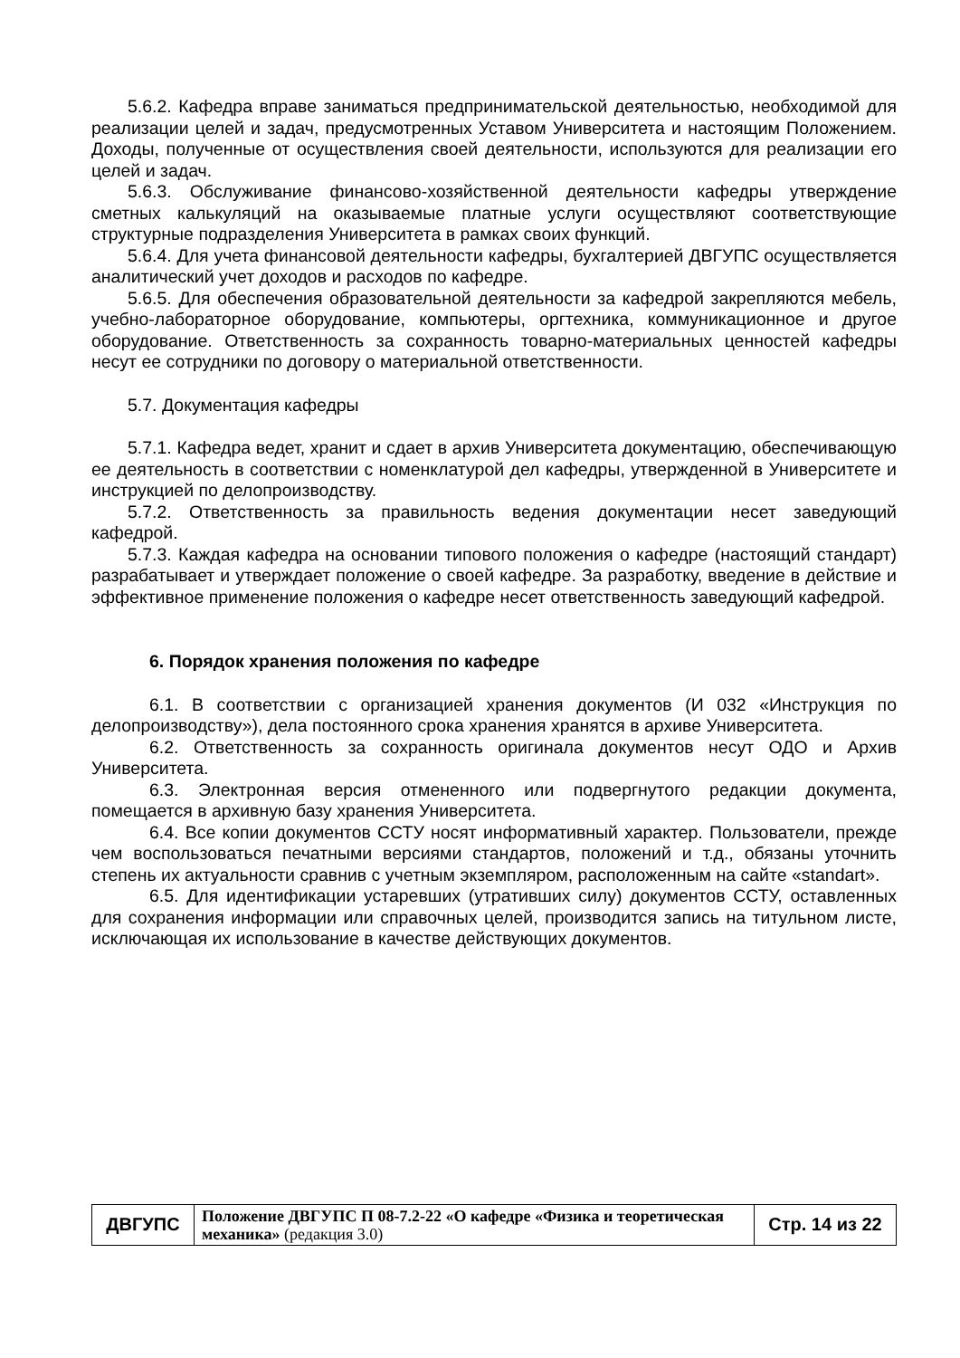5.6.2. Кафедра вправе заниматься предпринимательской деятельностью, необходимой для реализации целей и задач, предусмотренных Уставом Университета и настоящим Положением. Доходы, полученные от осуществления своей деятельности, используются для реализации его целей и задач.
5.6.3. Обслуживание финансово-хозяйственной деятельности кафедры утверждение сметных калькуляций на оказываемые платные услуги осуществляют соответствующие структурные подразделения Университета в рамках своих функций.
5.6.4. Для учета финансовой деятельности кафедры, бухгалтерией ДВГУПС осуществляется аналитический учет доходов и расходов по кафедре.
5.6.5. Для обеспечения образовательной деятельности за кафедрой закрепляются мебель, учебно-лабораторное оборудование, компьютеры, оргтехника, коммуникационное и другое оборудование. Ответственность за сохранность товарно-материальных ценностей кафедры несут ее сотрудники по договору о материальной ответственности.
5.7. Документация кафедры
5.7.1. Кафедра ведет, хранит и сдает в архив Университета документацию, обеспечивающую ее деятельность в соответствии с номенклатурой дел кафедры, утвержденной в Университете и инструкцией по делопроизводству.
5.7.2. Ответственность за правильность ведения документации несет заведующий кафедрой.
5.7.3. Каждая кафедра на основании типового положения о кафедре (настоящий стандарт) разрабатывает и утверждает положение о своей кафедре. За разработку, введение в действие и эффективное применение положения о кафедре несет ответственность заведующий кафедрой.
6. Порядок хранения положения по кафедре
6.1. В соответствии с организацией хранения документов (И 032 «Инструкция по делопроизводству»), дела постоянного срока хранения хранятся в архиве Университета.
6.2. Ответственность за сохранность оригинала документов несут ОДО и Архив Университета.
6.3. Электронная версия отмененного или подвергнутого редакции документа, помещается в архивную базу хранения Университета.
6.4. Все копии документов ССТУ носят информативный характер. Пользователи, прежде чем воспользоваться печатными версиями стандартов, положений и т.д., обязаны уточнить степень их актуальности сравнив с учетным экземпляром, расположенным на сайте «standart».
6.5. Для идентификации устаревших (утративших силу) документов ССТУ, оставленных для сохранения информации или справочных целей, производится запись на титульном листе, исключающая их использование в качестве действующих документов.
| ДВГУПС | Положение ДВГУПС П 08-7.2-22 «О кафедре «Физика и теоретическая механика» (редакция 3.0) | Стр. 14 из 22 |